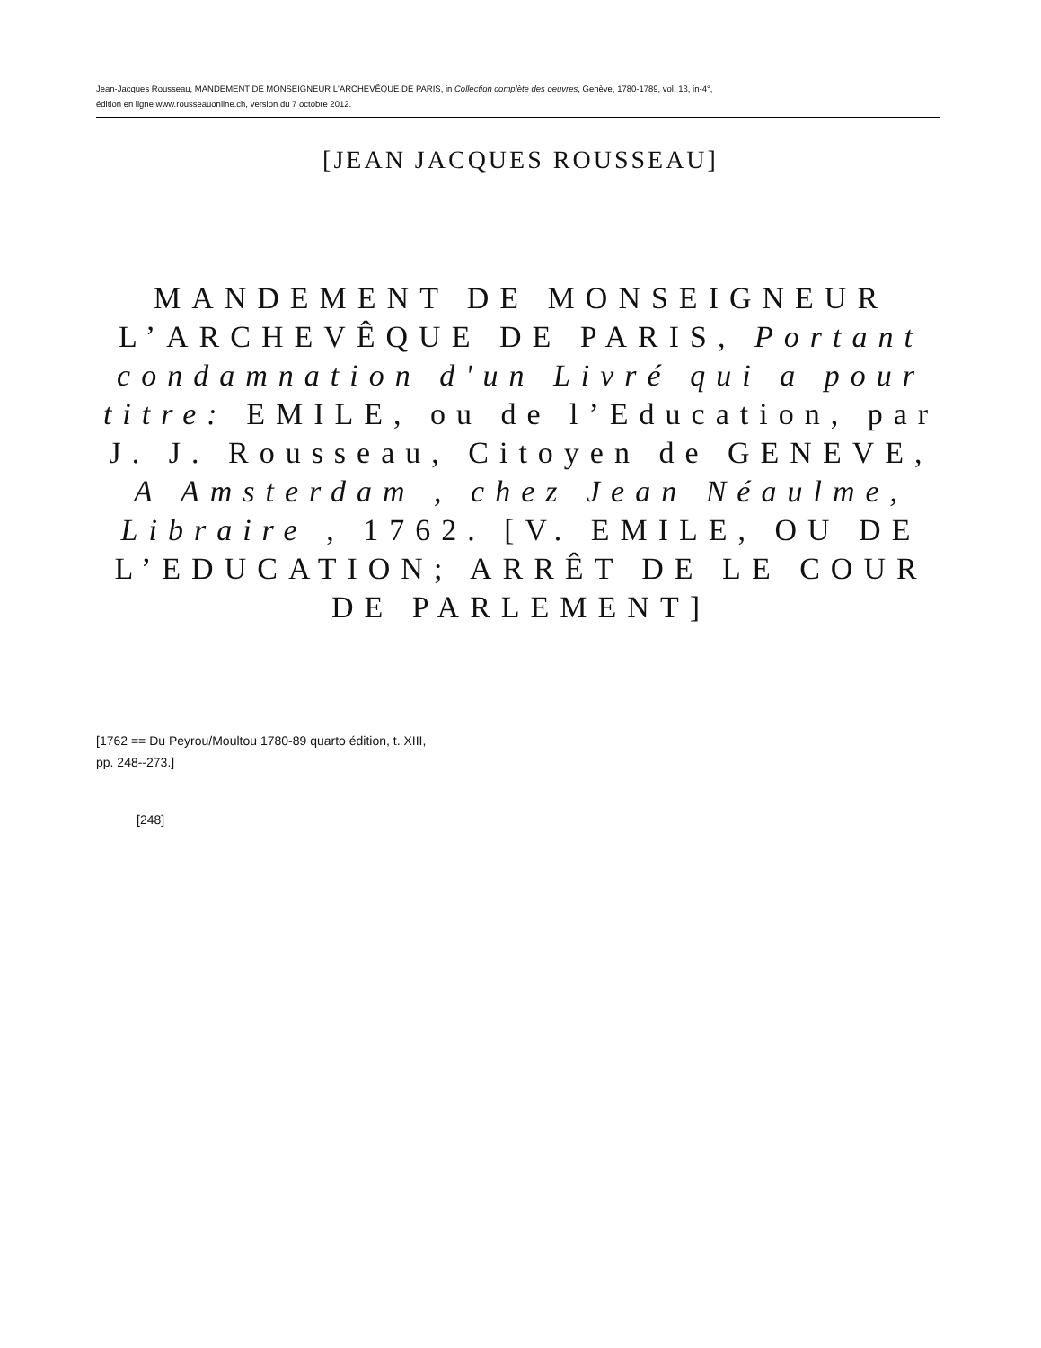Jean-Jacques Rousseau, MANDEMENT DE MONSEIGNEUR L'ARCHEVÊQUE DE PARIS, in Collection complète des oeuvres, Genève, 1780-1789, vol. 13, in-4°,
édition en ligne www.rousseauonline.ch, version du 7 octobre 2012.
[JEAN JACQUES ROUSSEAU]
MANDEMENT DE MONSEIGNEUR L’ARCHEVÊQUE DE PARIS, Portant condamnation d'un Livré qui a pour titre: EMILE, ou de l’Education, par J. J. Rousseau, Citoyen de GENEVE, A Amsterdam , chez Jean Néaulme, Libraire , 1762. [V. EMILE, OU DE L’EDUCATION; ARRÊT DE LE COUR DE PARLEMENT]
[1762 == Du Peyrou/Moultou 1780-89 quarto édition, t. XIII,
pp. 248--273.]
[248]